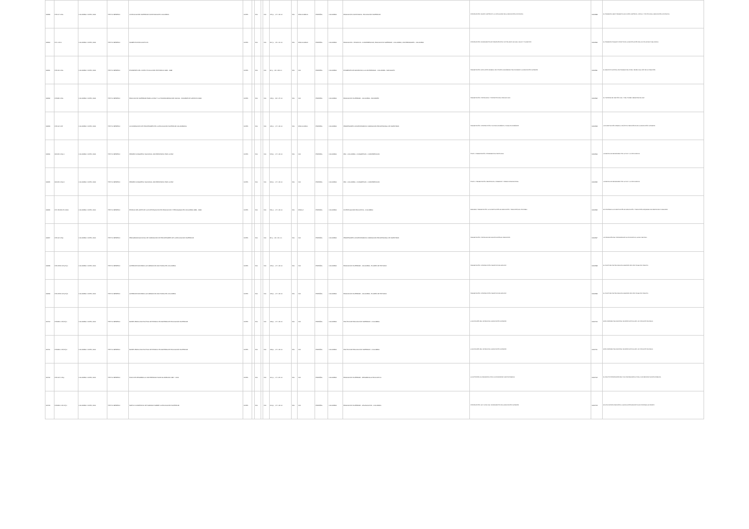| 90689 | 378.17 C15e | COLOMBIA: ICFES, 2000 | TEXTO IMPRESO | LA EDUCACIÓN SUPERIOR A DISTANCIA EN COLOMBIA | ICFES | | N/A | | N/A | 155 p. ; 17 x 24 cm | N/A | 958-11-0820-9 | ESPAÑOL | COLOMBIA | EDUCACIÓN A DISTANCIA - EDUCACIÓN SUPERIOR | INTRODUCCIÓN; MARCO HISTÓRICO; LA VIRTUALIDAD DE LA EDUCACIÓN A DISTANCIA | 0000688 | EL PRESENTE LIBRO PRESENTA UNA VISIÓN HISTÓRICA, SOCIAL Y POLÍTICA DE LA EDUCACIÓN A DISTANCIA. |
| 90690 | 371 C15m | COLOMBIA: ICFES, 2000 | TEXTO IMPRESO | MOMENTOS EDUCATIVOS | ICFES | | N/A | | N/A | 307 p. ; 15 x 21 cm | N/A | 958-11-0049-9 | ESPAÑOL | COLOMBIA | EDUCACIÓN - ENSAYOS - CONFERENCIAS; EDUCACIÓN SUPERIOR - COLOMBIA; UNIVERSIDADES - COLOMBIA | INTRODUCCIÓN; FUNDAMENTOS EPISTEMOLÓGICOS; CAPITALISMO SALVAJE, SALUD Y PLURIETICO | 0000690 | EL PRESENTE TRABAJO CONSTITUYE LA RECOPILACIÓN DE LAS COLUMNAS PUBLICADAS. |
| 90691 | 378.16 C15e | COLOMBIA: ICFES, 2000 | TEXTO IMPRESO | EXÁMENES DEL ICFES: EVOLUCIÓN HISTÓRICA 1968 - 1998 | ICFES | | N/A | | N/A | 96 p. ; 22 x 28 cm | N/A | N/A | ESPAÑOL | COLOMBIA | EXÁMENES DE ADMISIÓN A LA UNIVERSIDAD - COLOMBIA - MANUALES | PRESENTACIÓN; EVOLUCIÓN GENERAL DE CITADOS A EXÁMENES PARA INGRESO A LA EDUCACIÓN SUPERIOR | 0000691 | EL SERVICIO NACIONAL DE PRUEBAS DEL ICFES, DESDE 1968, AÑO DE SU CREACIÓN. |
| 90692 | 378.86 C15e | COLOMBIA: ICFES, 2000 | TEXTO IMPRESO | EDUCACIÓN SUPERIOR PARA LA PAZ Y LA TRANSFORMACIÓN SOCIAL: INFORME DE GESTIÓN 1999 | ICFES | | N/A | | N/A | 136 p. ; 22 x 27 cm | N/A | N/A | ESPAÑOL | COLOMBIA | EDUCACIÓN SUPERIOR - COLOMBIA - INFORMES | PRESENTACIÓN; PROGRAMAS Y PROYECTOS DEL ICFES EN 1999 | 0000692 | EL "INFORME DE GESTIÓN 1999, Y DEL PRIMER SEMESTRE DE 2000". |
| 90693 | 378.12 C15f | COLOMBIA: ICFES, 2000 | TEXTO IMPRESO | LA FORMACIÓN DE PROFESORES EN LA EDUCACIÓN SUPERIOR COLOMBIANA | ICFES | | N/A | | N/A | 195 p. ; 17 x 24 cm | N/A | 958-11-0032-1 | ESPAÑOL | COLOMBIA | PROFESORES UNIVERSITARIOS; FORMACIÓN PROFESIONAL DE MAESTROS | PRESENTACIÓN; INTRODUCCIÓN; CULTURA ACADÉMICA, TRABAJO ACADÉMICO | 0000693 | LA INVESTIGACIÓN SOBRE LA PRÁCTICA PEDAGÓGICA DE LA EDUCACIÓN SUPERIOR. |
| 90694 | 303.66 C15p.1 | COLOMBIA: ICFES, 2000 | TEXTO IMPRESO | PRIMER CONGRESO NACIONAL UNIVERSITARIO POR LA PAZ | ICFES | | N/A | | N/A | 523 p. ; 17 x 24 cm | N/A | N/A | ESPAÑOL | COLOMBIA | PAZ - COLOMBIA - CONGRESOS - CONFERENCIAS | TOMO I; PRESENTACIÓN; CONFERENCIAS CENTRALES | 0000694 | LA RED DE UNIVERSIDADES POR LA PAZ Y LA CONVIVENCIA. |
| 90695 | 303.66 C15p.2 | COLOMBIA: ICFES, 2000 | TEXTO IMPRESO | PRIMER CONGRESO NACIONAL UNIVERSITARIO POR LA PAZ | ICFES | | N/A | | N/A | 306 p. ; 17 x 24 cm | N/A | N/A | ESPAÑOL | COLOMBIA | PAZ - COLOMBIA - CONGRESOS - CONFERENCIAS | TOMO II; PRESENTACIÓN; DEMOCRACIA, GOBIERNO Y ORDEN INTERNACIONAL | 0000695 | LA RED DE UNIVERSIDADES POR LA PAZ Y LA CONVIVENCIA. |
| 90696 | 370.78 M61 E1 2001 | COLOMBIA: ICFES, 2001 | TEXTO IMPRESO | ESTADO DEL ARTE DE LA INVESTIGACIÓN EN EDUCACIÓN Y PEDAGOGÍA EN COLOMBIA 1989 - 1999 | ICFES | | N/A | | N/A | 591 p. ; 17 x 24 cm | N/A | 958-9-2 | ESPAÑOL | COLOMBIA | INVESTIGACIÓN EDUCATIVA - COLOMBIA | RESUMEN; PRESENTACIÓN; LA INVESTIGACIÓN EN EDUCACIÓN Y PEDAGOGÍA EN COLOMBIA | 0000696 | EN COLOMBIA LA INVESTIGACIÓN EN EDUCACIÓN Y PEDAGOGÍA ADQUIERE UNA DESTACADA VISIBILIDAD. |
| 90697 | 378.12 C15p | COLOMBIA: ICFES, 2001 | TEXTO IMPRESO | PROGRAMA NACIONAL DE FORMACIÓN DE PROFESORES DE LA EDUCACIÓN SUPERIOR | ICFES | | N/A | | N/A | 86 p. ; 20 x 21 cm | N/A | N/A | ESPAÑOL | COLOMBIA | PROFESORES UNIVERSITARIOS; FORMACIÓN PROFESIONAL DE MAESTROS | PRESENTACIÓN; PROGRAMA DE INVESTIGACIÓN EN PEDAGOGÍA | 0000697 | LA FORMACIÓN DEL PROFESORADO HA OCUPADO UN LUGAR CENTRAL. |
| 90698 | 378.1553 C15a Ej.1 | COLOMBIA: ICFES, 2001 | TEXTO IMPRESO | ALTERNATIVAS PARA LA FORMACIÓN DOCTORAL EN COLOMBIA | ICFES | | N/A | | N/A | 166 p. ; 17 x 24 cm | N/A | N/A | ESPAÑOL | COLOMBIA | EDUCACIÓN SUPERIOR - COLOMBIA - PLANES DE ESTUDIO | PRESENTACIÓN; INTRODUCCIÓN; OBJETIVOS DE ESTUDIO | 0000698 | EL PUNTO DE PARTIDA DE ESTA ASESORÍA SON DOS TRABAJOS PREVIOS. |
| 90699 | 378.1553 C15a Ej.2 | COLOMBIA: ICFES, 2001 | TEXTO IMPRESO | ALTERNATIVAS PARA LA FORMACIÓN DOCTORAL EN COLOMBIA | ICFES | | N/A | | N/A | 166 p. ; 17 x 24 cm | N/A | N/A | ESPAÑOL | COLOMBIA | EDUCACIÓN SUPERIOR - COLOMBIA - PLANES DE ESTUDIO | PRESENTACIÓN; INTRODUCCIÓN; OBJETIVOS DE ESTUDIO | 0000699 | EL PUNTO DE PARTIDA DE ESTA ASESORÍA SON DOS TRABAJOS PREVIOS. |
| 90700 | 378.861 C15b Ej.1 | COLOMBIA: ICFES, 2001 | TEXTO IMPRESO | BASES PARA UNA POLÍTICA DE ESTADO EN MATERIA DE EDUCACIÓN SUPERIOR | ICFES | | N/A | | N/A | 199 p. ; 17 x 24 cm | N/A | N/A | ESPAÑOL | COLOMBIA | POLÍTICA DE EDUCACIÓN SUPERIOR - COLOMBIA | LA EXPANSIÓN DEL SISTEMA DE LA EDUCACIÓN SUPERIOR | 0000700 | ESTE INFORME PARA RECOGE, DE MODO ARTICULADO, UN CONJUNTO DE IDEAS. |
| 90701 | 378.861 C15b Ej.2 | COLOMBIA: ICFES, 2001 | TEXTO IMPRESO | BASES PARA UNA POLÍTICA DE ESTADO EN MATERIA DE EDUCACIÓN SUPERIOR | ICFES | | N/A | | N/A | 199 p. ; 17 x 24 cm | N/A | N/A | ESPAÑOL | COLOMBIA | POLÍTICA DE EDUCACIÓN SUPERIOR - COLOMBIA | LA EXPANSIÓN DEL SISTEMA DE LA EDUCACIÓN SUPERIOR | 0000701 | ESTE INFORME PARA RECOGE, DE MODO ARTICULADO, UN CONJUNTO DE IDEAS. |
| 90702 | 378.107 C15p | COLOMBIA: ICFES, 2001 | TEXTO IMPRESO | PLAN DE DESARROLLO UNIVERSIDAD SURCOLOMBIANA 1997 - 2001 | ICFES | | N/A | | N/A | 114 p. ; 17 x 25 cm | N/A | N/A | ESPAÑOL | COLOMBIA | EDUCACIÓN SUPERIOR - DESARROLLO EDUCATIVO | LA AUTONOMÍA; EL DESARROLLO DE LA UNIVERSIDAD SURCOLOMBIANA | 0000702 | EL GRUPO COORDINADOR DEL PLAN DE DESARROLLO DE LA UNIVERSIDAD SURCOLOMBIANA. |
| 90703 | 378.861 C15n Ej.1 | COLOMBIA: ICFES, 2001 | TEXTO IMPRESO | NUEVO COMPENDIO DE NORMAS SOBRE LA EDUCACIÓN SUPERIOR | ICFES | | N/A | | N/A | 314 p. ; 17 x 24 cm | N/A | N/A | ESPAÑOL | COLOMBIA | EDUCACIÓN SUPERIOR - LEGISLACIÓN - COLOMBIA | INTRODUCCIÓN; LEY 30 DE 1992; FUNDAMENTOS DE LA EDUCACIÓN SUPERIOR | 0000703 | EN LOS ÚLTIMOS DIEZ AÑOS LA LEGISLACIÓN EDUCATIVA EN COLOMBIA HA TENIDO. |